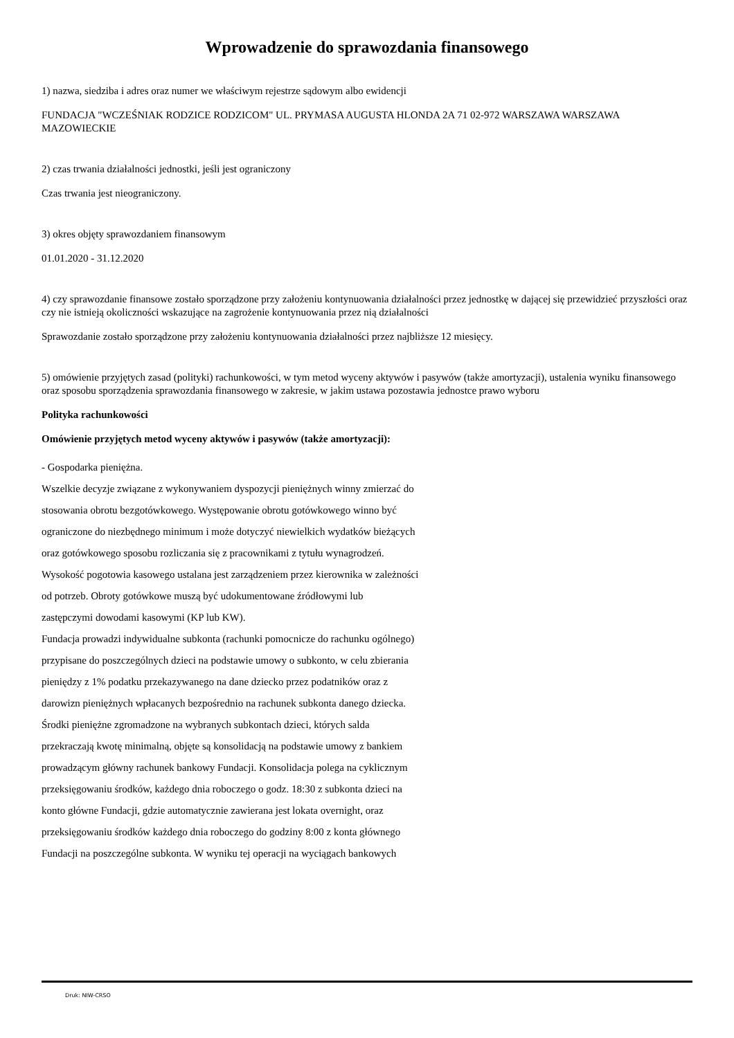Wprowadzenie do sprawozdania finansowego
1) nazwa, siedziba i adres oraz numer we właściwym rejestrze sądowym albo ewidencji
FUNDACJA "WCZEŚNIAK RODZICE RODZICOM" UL. PRYMASA AUGUSTA HLONDA 2A 71 02-972 WARSZAWA WARSZAWA MAZOWIECKIE
2) czas trwania działalności jednostki, jeśli jest ograniczony
Czas trwania jest nieograniczony.
3) okres objęty sprawozdaniem finansowym
01.01.2020 - 31.12.2020
4) czy sprawozdanie finansowe zostało sporządzone przy założeniu kontynuowania działalności przez jednostkę w dającej się przewidzieć przyszłości oraz czy nie istnieją okoliczności wskazujące na zagrożenie kontynuowania przez nią działalności
Sprawozdanie zostało sporządzone przy założeniu kontynuowania działalności przez najbliższe 12 miesięcy.
5) omówienie przyjętych zasad (polityki) rachunkowości, w tym metod wyceny aktywów i pasywów (także amortyzacji), ustalenia wyniku finansowego oraz sposobu sporządzenia sprawozdania finansowego w zakresie, w jakim ustawa pozostawia jednostce prawo wyboru
Polityka rachunkowości
Omówienie przyjętych metod wyceny aktywów i pasywów (także amortyzacji):
- Gospodarka pieniężna.
Wszelkie decyzje związane z wykonywaniem dyspozycji pieniężnych winny zmierzać do
stosowania obrotu bezgotówkowego. Występowanie obrotu gotówkowego winno być
ograniczone do niezbędnego minimum i może dotyczyć niewielkich wydatków bieżących
oraz gotówkowego sposobu rozliczania się z pracownikami z tytułu wynagrodzeń.
Wysokość pogotowia kasowego ustalana jest zarządzeniem przez kierownika w zależności
od potrzeb. Obroty gotówkowe muszą być udokumentowane źródłowymi lub
zastępczymi dowodami kasowymi (KP lub KW).
Fundacja prowadzi indywidualne subkonta (rachunki pomocnicze do rachunku ogólnego)
przypisane do poszczególnych dzieci na podstawie umowy o subkonto, w celu zbierania
pieniędzy z 1% podatku przekazywanego na dane dziecko przez podatników oraz z
darowizn pieniężnych wpłacanych bezpośrednio na rachunek subkonta danego dziecka.
Środki pieniężne zgromadzone na wybranych subkontach dzieci, których salda
przekraczają kwotę minimalną, objęte są konsolidacją na podstawie umowy z bankiem
prowadzącym główny rachunek bankowy Fundacji. Konsolidacja polega na cyklicznym
przeksięgowaniu środków, każdego dnia roboczego o godz. 18:30 z subkonta dzieci na
konto główne Fundacji, gdzie automatycznie zawierana jest lokata overnight, oraz
przeksięgowaniu środków każdego dnia roboczego do godziny 8:00 z konta głównego
Fundacji na poszczególne subkonta. W wyniku tej operacji na wyciągach bankowych
Druk: NIW-CRSO